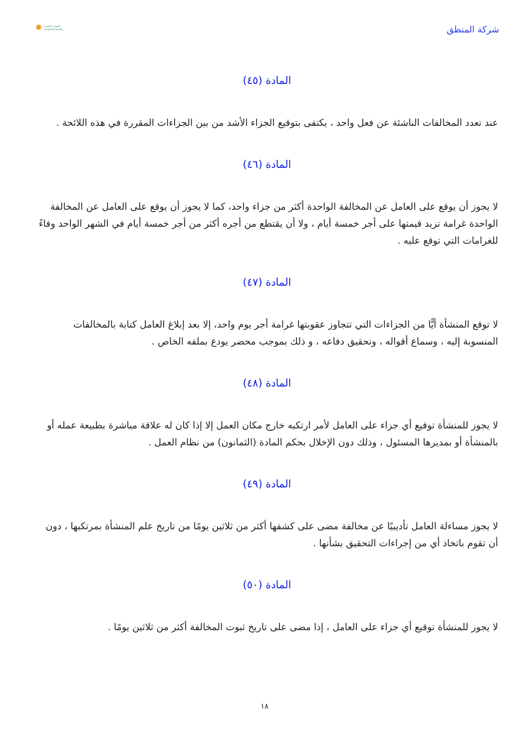شركة المنطق
✸ الموارد البشرية
والتنمية الاجتماعية
المادة (٤٥)
عند تعدد المخالفات الناشئة عن فعل واحد ، يكتفى بتوقيع الجزاء الأشد من بين الجزاءات المقررة في هذه اللائحة .
المادة (٤٦)
لا يجوز أن يوقع على العامل عن المخالفة الواحدة أكثر من جزاء واحد، كما لا يجوز أن يوقع على العامل عن المخالفة الواحدة غرامة تزيد قيمتها على أجر خمسة أيام ، ولا أن يقتطع من أجره أكثر من أجر خمسة أيام في الشهر الواحد وفاءً للغرامات التي توقع عليه .
المادة (٤٧)
لا توقع المنشأة أيًّا من الجزاءات التي تتجاوز عقوبتها غرامة أجر يوم واحد، إلا بعد إبلاغ العامل كتابة بالمخالفات المنسوبة إليه ، وسماع أقواله ، وتحقيق دفاعه ، و ذلك بموجب محضر يودع بملفه الخاص .
المادة (٤٨)
لا يجوز للمنشأة توقيع أي جزاء على العامل لأمر ارتكبه خارج مكان العمل إلا إذا كان له علاقة مباشرة بطبيعة عمله أو بالمنشأة أو بمديرها المسئول ، وذلك دون الإخلال بحكم المادة (الثمانون) من نظام العمل .
المادة (٤٩)
لا يجوز مساءلة العامل تأديبيًا عن مخالفة مضى على كشفها أكثر من ثلاثين يومًا من تاريخ علم المنشأة بمرتكبها ، دون أن تقوم باتخاذ أي من إجراءات التحقيق بشأنها .
المادة (٥٠)
لا يجوز للمنشأة توقيع أي جزاء على العامل ، إذا مضى على تاريخ ثبوت المخالفة أكثر من ثلاثين يومًا .
١٨